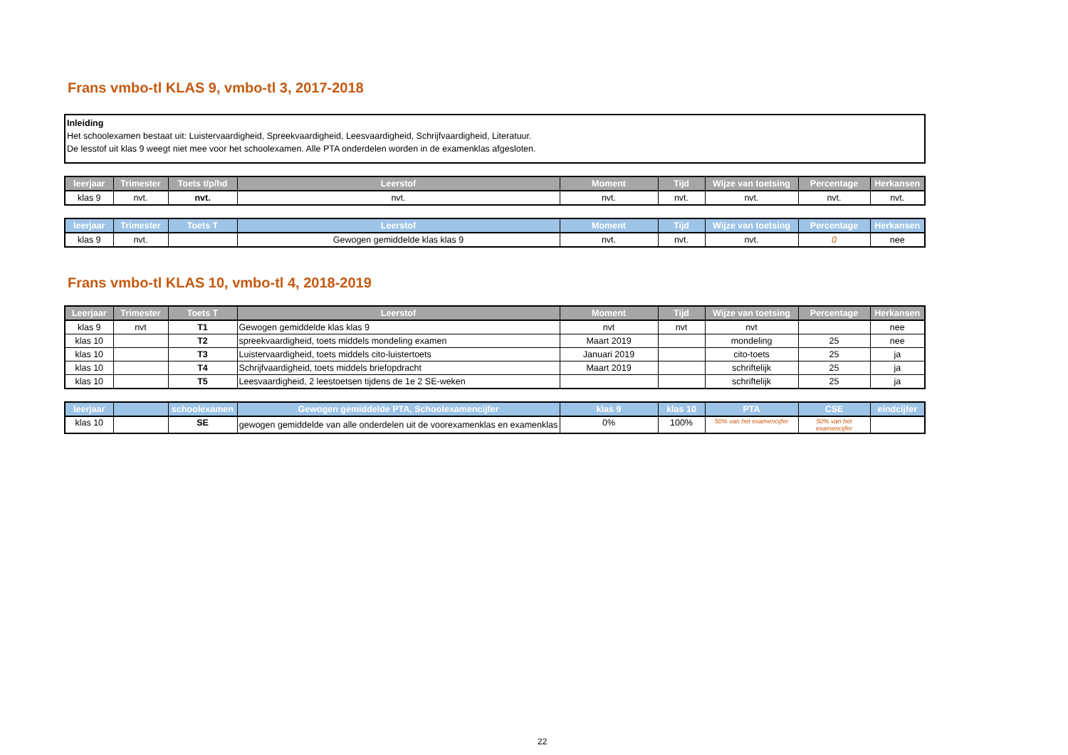Frans vmbo-tl KLAS 9, vmbo-tl 3, 2017-2018
Inleiding
Het schoolexamen bestaat uit: Luistervaardigheid, Spreekvaardigheid, Leesvaardigheid, Schrijfvaardigheid, Literatuur.
De lesstof uit klas 9 weegt niet mee voor het schoolexamen. Alle PTA onderdelen worden in de examenklas afgesloten.
| leerjaar | Trimester | Toets t/p/hd | Leerstof | Moment | Tijd | Wijze van toetsing | Percentage | Herkansen |
| --- | --- | --- | --- | --- | --- | --- | --- | --- |
| klas 9 | nvt. | nvt. | nvt. | nvt. | nvt. | nvt. | nvt. | nvt. |
| leerjaar | Trimester | Toets T | Leerstof | Moment | Tijd | Wijze van toetsing | Percentage | Herkansen |
| --- | --- | --- | --- | --- | --- | --- | --- | --- |
| klas 9 | nvt. | | Gewogen gemiddelde klas klas 9 | nvt. | nvt. | nvt. | 0 | nee |
Frans vmbo-tl KLAS 10, vmbo-tl 4, 2018-2019
| Leerjaar | Trimester | Toets T | Leerstof | Moment | Tijd | Wijze van toetsing | Percentage | Herkansen |
| --- | --- | --- | --- | --- | --- | --- | --- | --- |
| klas 9 | nvt | T1 | Gewogen gemiddelde klas klas 9 | nvt | nvt | nvt | | nee |
| klas 10 | | T2 | spreekvaardigheid, toets middels mondeling examen | Maart 2019 | | mondeling | 25 | nee |
| klas 10 | | T3 | Luistervaardigheid, toets middels cito-luistertoets | Januari 2019 | | cito-toets | 25 | ja |
| klas 10 | | T4 | Schrijfvaardigheid, toets middels briefopdracht | Maart 2019 | | schriftelijk | 25 | ja |
| klas 10 | | T5 | Leesvaardigheid, 2 leestoetsen tijdens de 1e 2 SE-weken | | | schriftelijk | 25 | ja |
| leerjaar | | schoolexamen | Gewogen gemiddelde PTA, Schoolexamencijfer | klas 9 | klas 10 | PTA | CSE | eindcijfer |
| --- | --- | --- | --- | --- | --- | --- | --- | --- |
| klas 10 | | SE | gewogen gemiddelde van alle onderdelen uit de voorexamenklas en examenklas | 0% | 100% | 50% van het examencijfer | 50% van het examencijfer | |
22